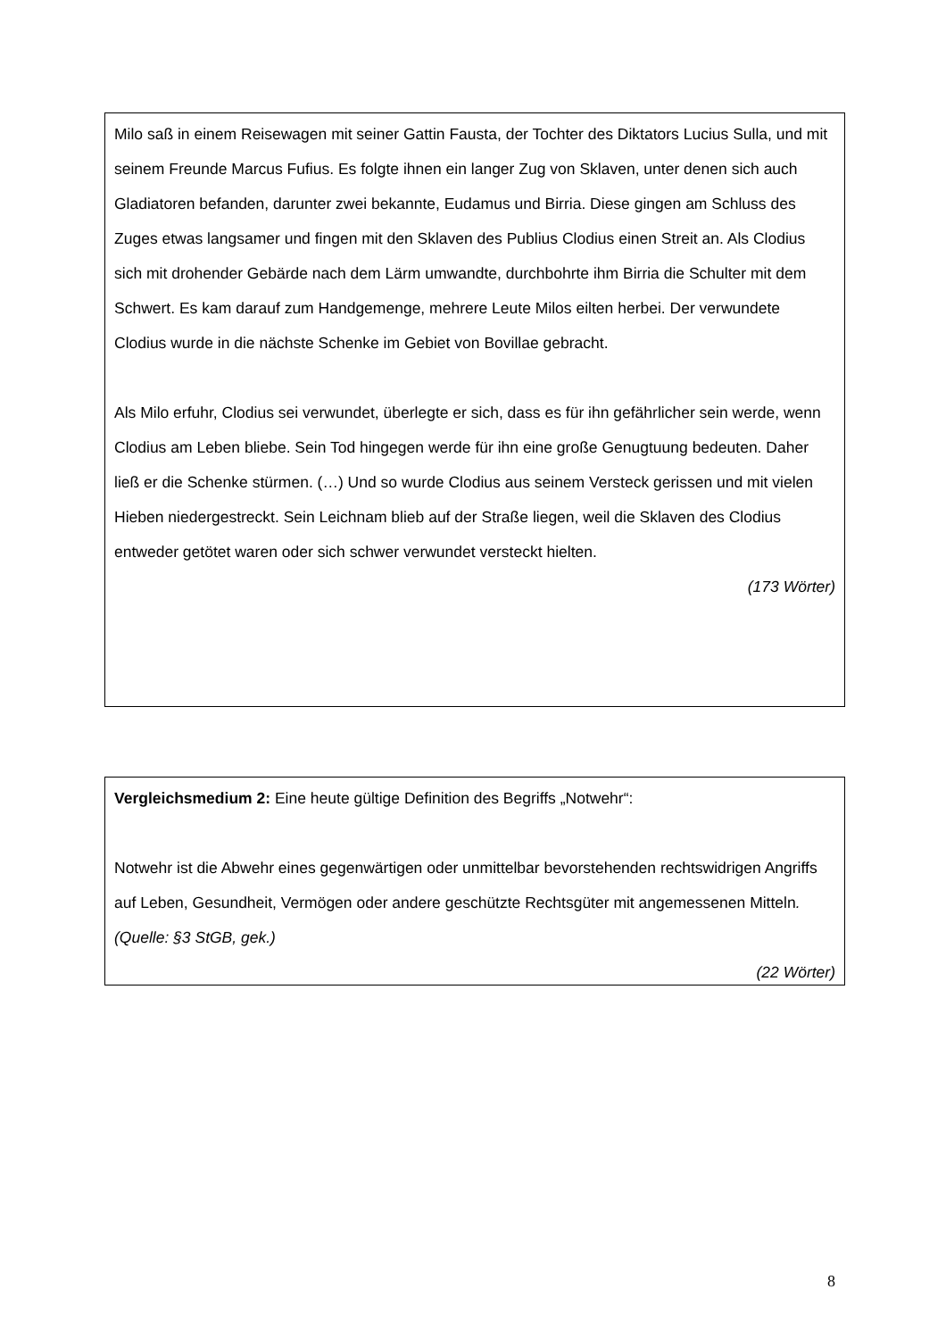Milo saß in einem Reisewagen mit seiner Gattin Fausta, der Tochter des Diktators Lucius Sulla, und mit seinem Freunde Marcus Fufius. Es folgte ihnen ein langer Zug von Sklaven, unter denen sich auch Gladiatoren befanden, darunter zwei bekannte, Eudamus und Birria. Diese gingen am Schluss des Zuges etwas langsamer und fingen mit den Sklaven des Publius Clodius einen Streit an. Als Clodius sich mit drohender Gebärde nach dem Lärm umwandte, durchbohrte ihm Birria die Schulter mit dem Schwert. Es kam darauf zum Handgemenge, mehrere Leute Milos eilten herbei. Der verwundete Clodius wurde in die nächste Schenke im Gebiet von Bovillae gebracht.
Als Milo erfuhr, Clodius sei verwundet, überlegte er sich, dass es für ihn gefährlicher sein werde, wenn Clodius am Leben bliebe. Sein Tod hingegen werde für ihn eine große Genugtuung bedeuten. Daher ließ er die Schenke stürmen. (…) Und so wurde Clodius aus seinem Versteck gerissen und mit vielen Hieben niedergestreckt. Sein Leichnam blieb auf der Straße liegen, weil die Sklaven des Clodius entweder getötet waren oder sich schwer verwundet versteckt hielten.
(173 Wörter)
Vergleichsmedium 2: Eine heute gültige Definition des Begriffs „Notwehr“:
Notwehr ist die Abwehr eines gegenwärtigen oder unmittelbar bevorstehenden rechtswidrigen Angriffs auf Leben, Gesundheit, Vermögen oder andere geschützte Rechtsgüter mit angemessenen Mitteln. (Quelle: §3 StGB, gek.)
(22 Wörter)
8